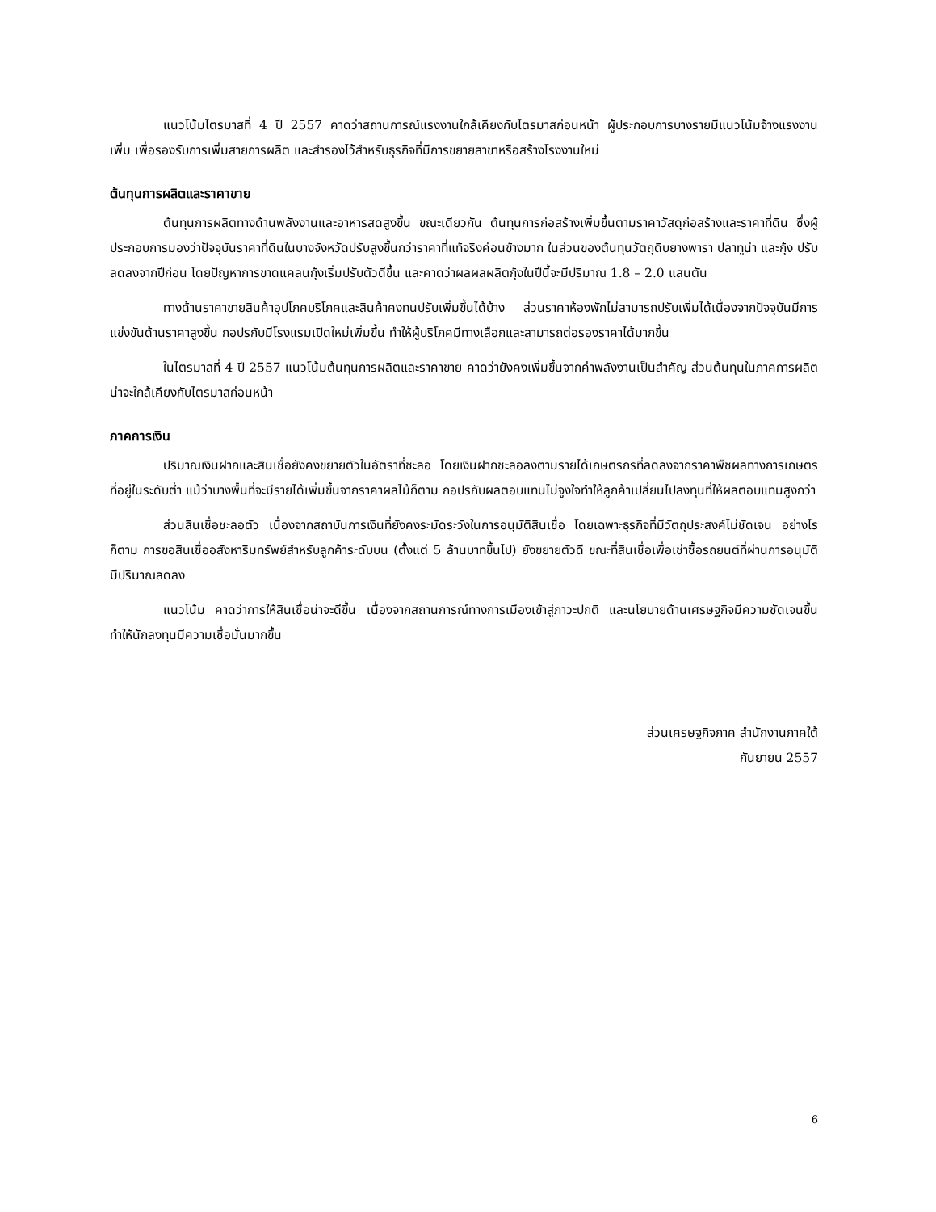แนวโน้มไตรมาสที่ 4 ปี 2557 คาดว่าสถานการณ์แรงงานใกล้เคียงกับไตรมาสก่อนหน้า ผู้ประกอบการบางรายมีแนวโน้มจ้างแรงงานเพิ่ม เพื่อรองรับการเพิ่มสายการผลิต และสำรองไว้สำหรับธุรกิจที่มีการขยายสาขาหรือสร้างโรงงานใหม่
ต้นทุนการผลิตและราคาขาย
ต้นทุนการผลิตทางด้านพลังงานและอาหารสดสูงขึ้น ขณะเดียวกัน ต้นทุนการก่อสร้างเพิ่มขึ้นตามราคาวัสดุก่อสร้างและราคาที่ดิน ซึ่งผู้ประกอบการมองว่าปัจจุบันราคาที่ดินในบางจังหวัดปรับสูงขึ้นกว่าราคาที่แท้จริงค่อนข้างมาก ในส่วนของต้นทุนวัตถุดิบยางพารา ปลาทูน่า และกุ้ง ปรับลดลงจากปีก่อน โดยปัญหาการขาดแคลนกุ้งเริ่มปรับตัวดีขึ้น และคาดว่าผลผลผลิตกุ้งในปีนี้จะมีปริมาณ 1.8 – 2.0 แสนตัน
ทางด้านราคาขายสินค้าอุปโภคบริโภคและสินค้าคงทนปรับเพิ่มขึ้นได้บ้าง ส่วนราคาห้องพักไม่สามารถปรับเพิ่มได้เนื่องจากปัจจุบันมีการแข่งขันด้านราคาสูงขึ้น กอปรกับมีโรงแรมเปิดใหม่เพิ่มขึ้น ทำให้ผู้บริโภคมีทางเลือกและสามารถต่อรองราคาได้มากขึ้น
ในไตรมาสที่ 4 ปี 2557 แนวโน้มต้นทุนการผลิตและราคาขาย คาดว่ายังคงเพิ่มขึ้นจากค่าพลังงานเป็นสำคัญ ส่วนต้นทุนในภาคการผลิตน่าจะใกล้เคียงกับไตรมาสก่อนหน้า
ภาคการเงิน
ปริมาณเงินฝากและสินเชื่อยังคงขยายตัวในอัตราที่ชะลอ โดยเงินฝากชะลอลงตามรายได้เกษตรกรที่ลดลงจากราคาพืชผลทางการเกษตรที่อยู่ในระดับต่ำ แม้ว่าบางพื้นที่จะมีรายได้เพิ่มขึ้นจากราคาผลไม้ก็ตาม กอปรกับผลตอบแทนไม่จูงใจทำให้ลูกค้าเปลี่ยนไปลงทุนที่ให้ผลตอบแทนสูงกว่า
ส่วนสินเชื่อชะลอตัว เนื่องจากสถาบันการเงินที่ยังคงระมัดระวังในการอนุมัติสินเชื่อ โดยเฉพาะธุรกิจที่มีวัตถุประสงค์ไม่ชัดเจน อย่างไรก็ตาม การขอสินเชื่ออสังหาริมทรัพย์สำหรับลูกค้าระดับบน (ตั้งแต่ 5 ล้านบาทขึ้นไป) ยังขยายตัวดี ขณะที่สินเชื่อเพื่อเช่าซื้อรถยนต์ที่ผ่านการอนุมัติมีปริมาณลดลง
แนวโน้ม คาดว่าการให้สินเชื่อน่าจะดีขึ้น เนื่องจากสถานการณ์ทางการเมืองเข้าสู่ภาวะปกติ และนโยบายด้านเศรษฐกิจมีความชัดเจนขึ้น ทำให้นักลงทุนมีความเชื่อมั่นมากขึ้น
ส่วนเศรษฐกิจภาค สำนักงานภาคใต้
กันยายน 2557
6